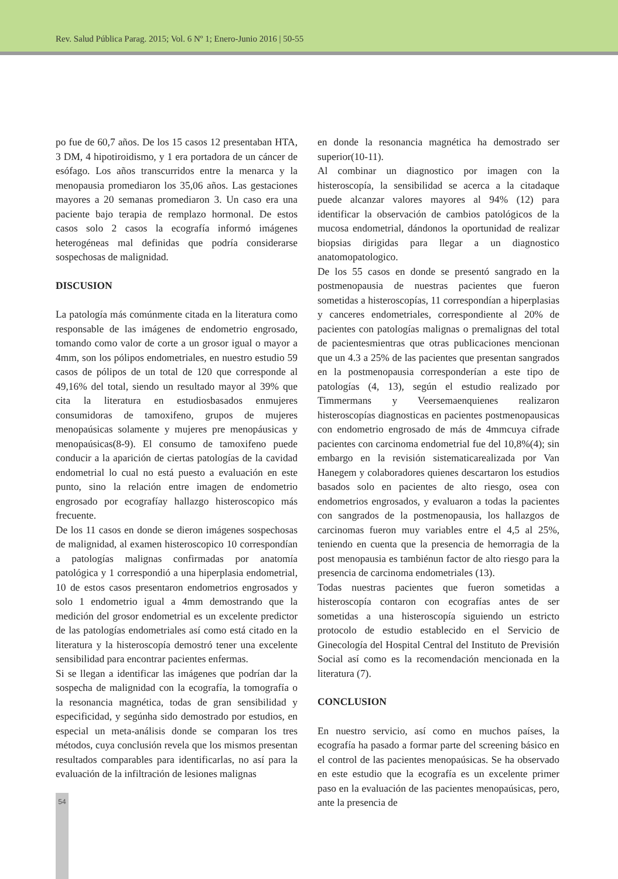Rev. Salud Pública Parag. 2015; Vol. 6 Nº 1; Enero-Junio 2016 | 50-55
po fue de 60,7 años. De los 15 casos 12 presentaban HTA, 3 DM, 4 hipotiroidismo, y 1 era portadora de un cáncer de esófago. Los años transcurridos entre la menarca y la menopausia promediaron los 35,06 años. Las gestaciones mayores a 20 semanas promediaron 3. Un caso era una paciente bajo terapia de remplazo hormonal. De estos casos solo 2 casos la ecografía informó imágenes heterogéneas mal definidas que podría considerarse sospechosas de malignidad.
DISCUSION
La patología más comúnmente citada en la literatura como responsable de las imágenes de endometrio engrosado, tomando como valor de corte a un grosor igual o mayor a 4mm, son los pólipos endometriales, en nuestro estudio 59 casos de pólipos de un total de 120 que corresponde al 49,16% del total, siendo un resultado mayor al 39% que cita la literatura en estudiosbasados enmujeres consumidoras de tamoxifeno, grupos de mujeres menopaúsicas solamente y mujeres pre menopáusicas y menopaúsicas(8-9). El consumo de tamoxifeno puede conducir a la aparición de ciertas patologías de la cavidad endometrial lo cual no está puesto a evaluación en este punto, sino la relación entre imagen de endometrio engrosado por ecografíay hallazgo histeroscopico más frecuente.
De los 11 casos en donde se dieron imágenes sospechosas de malignidad, al examen histeroscopico 10 correspondían a patologías malignas confirmadas por anatomía patológica y 1 correspondió a una hiperplasia endometrial, 10 de estos casos presentaron endometrios engrosados y solo 1 endometrio igual a 4mm demostrando que la medición del grosor endometrial es un excelente predictor de las patologías endometriales así como está citado en la literatura y la histeroscopía demostró tener una excelente sensibilidad para encontrar pacientes enfermas.
Si se llegan a identificar las imágenes que podrían dar la sospecha de malignidad con la ecografía, la tomografía o la resonancia magnética, todas de gran sensibilidad y especificidad, y segúnha sido demostrado por estudios, en especial un meta-análisis donde se comparan los tres métodos, cuya conclusión revela que los mismos presentan resultados comparables para identificarlas, no así para la evaluación de la infiltración de lesiones malignas
en donde la resonancia magnética ha demostrado ser superior(10-11).
Al combinar un diagnostico por imagen con la histeroscopía, la sensibilidad se acerca a la citadaque puede alcanzar valores mayores al 94% (12) para identificar la observación de cambios patológicos de la mucosa endometrial, dándonos la oportunidad de realizar biopsias dirigidas para llegar a un diagnostico anatomopatologico.
De los 55 casos en donde se presentó sangrado en la postmenopausia de nuestras pacientes que fueron sometidas a histeroscopías, 11 correspondían a hiperplasias y canceres endometriales, correspondiente al 20% de pacientes con patologías malignas o premalignas del total de pacientesmientras que otras publicaciones mencionan que un 4.3 a 25% de las pacientes que presentan sangrados en la postmenopausia corresponderían a este tipo de patologías (4, 13), según el estudio realizado por Timmermans y Veersemaenquienes realizaron histeroscopías diagnosticas en pacientes postmenopausicas con endometrio engrosado de más de 4mmcuya cifrade pacientes con carcinoma endometrial fue del 10,8%(4); sin embargo en la revisión sistematicarealizada por Van Hanegem y colaboradores quienes descartaron los estudios basados solo en pacientes de alto riesgo, osea con endometrios engrosados, y evaluaron a todas la pacientes con sangrados de la postmenopausia, los hallazgos de carcinomas fueron muy variables entre el 4,5 al 25%, teniendo en cuenta que la presencia de hemorragia de la post menopausia es tambiénun factor de alto riesgo para la presencia de carcinoma endometriales (13).
Todas nuestras pacientes que fueron sometidas a histeroscopía contaron con ecografías antes de ser sometidas a una histeroscopía siguiendo un estricto protocolo de estudio establecido en el Servicio de Ginecología del Hospital Central del Instituto de Previsión Social así como es la recomendación mencionada en la literatura (7).
CONCLUSION
En nuestro servicio, así como en muchos países, la ecografía ha pasado a formar parte del screening básico en el control de las pacientes menopaúsicas. Se ha observado en este estudio que la ecografía es un excelente primer paso en la evaluación de las pacientes menopaúsicas, pero, ante la presencia de
54